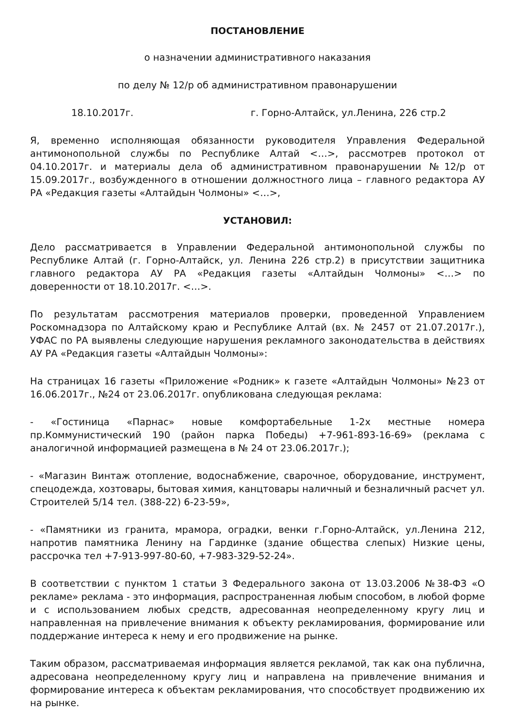ПОСТАНОВЛЕНИЕ
о назначении административного наказания
по делу № 12/р об административном правонарушении
18.10.2017г. г. Горно-Алтайск, ул.Ленина, 226 стр.2
Я, временно исполняющая обязанности руководителя Управления Федеральной антимонопольной службы по Республике Алтай <…>, рассмотрев протокол от 04.10.2017г. и материалы дела об административном правонарушении №12/р от 15.09.2017г., возбужденного в отношении должностного лица – главного редактора АУ РА «Редакция газеты «Алтайдын Чолмоны» <…>,
УСТАНОВИЛ:
Дело рассматривается в Управлении Федеральной антимонопольной службы по Республике Алтай (г. Горно-Алтайск, ул. Ленина 226 стр.2) в присутствии защитника главного редактора АУ РА «Редакция газеты «Алтайдын Чолмоны» <…> по доверенности от 18.10.2017г. <…>.
По результатам рассмотрения материалов проверки, проведенной Управлением Роскомнадзора по Алтайскому краю и Республике Алтай (вх. № 2457 от 21.07.2017г.), УФАС по РА выявлены следующие нарушения рекламного законодательства в действиях АУ РА «Редакция газеты «Алтайдын Чолмоны»:
На страницах 16 газеты «Приложение «Родник» к газете «Алтайдын Чолмоны» №23 от 16.06.2017г., №24 от 23.06.2017г. опубликована следующая реклама:
- «Гостиница «Парнас» новые комфортабельные 1-2х местные номера пр.Коммунистический 190 (район парка Победы) +7-961-893-16-69» (реклама с аналогичной информацией размещена в № 24 от 23.06.2017г.);
- «Магазин Винтаж отопление, водоснабжение, сварочное, оборудование, инструмент, спецодежда, хозтовары, бытовая химия, канцтовары наличный и безналичный расчет ул. Строителей 5/14 тел. (388-22) 6-23-59»,
- «Памятники из гранита, мрамора, оградки, венки г.Горно-Алтайск, ул.Ленина 212, напротив памятника Ленину на Гардинке (здание общества слепых) Низкие цены, рассрочка тел +7-913-997-80-60, +7-983-329-52-24».
В соответствии с пунктом 1 статьи 3 Федерального закона от 13.03.2006 №38-ФЗ «О рекламе» реклама - это информация, распространенная любым способом, в любой форме и с использованием любых средств, адресованная неопределенному кругу лиц и направленная на привлечение внимания к объекту рекламирования, формирование или поддержание интереса к нему и его продвижение на рынке.
Таким образом, рассматриваемая информация является рекламой, так как она публична, адресована неопределенному кругу лиц и направлена на привлечение внимания и формирование интереса к объектам рекламирования, что способствует продвижению их на рынке.